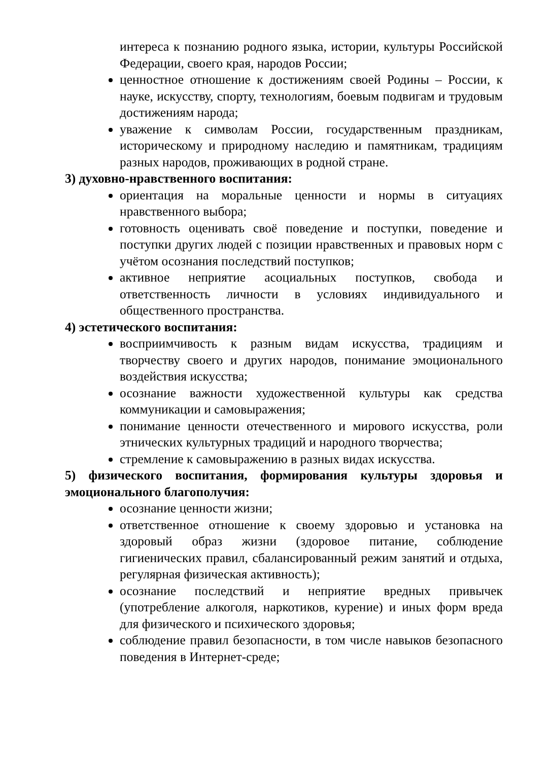интереса к познанию родного языка, истории, культуры Российской Федерации, своего края, народов России;
ценностное отношение к достижениям своей Родины – России, к науке, искусству, спорту, технологиям, боевым подвигам и трудовым достижениям народа;
уважение к символам России, государственным праздникам, историческому и природному наследию и памятникам, традициям разных народов, проживающих в родной стране.
3) духовно-нравственного воспитания:
ориентация на моральные ценности и нормы в ситуациях нравственного выбора;
готовность оценивать своё поведение и поступки, поведение и поступки других людей с позиции нравственных и правовых норм с учётом осознания последствий поступков;
активное неприятие асоциальных поступков, свобода и ответственность личности в условиях индивидуального и общественного пространства.
4) эстетического воспитания:
восприимчивость к разным видам искусства, традициям и творчеству своего и других народов, понимание эмоционального воздействия искусства;
осознание важности художественной культуры как средства коммуникации и самовыражения;
понимание ценности отечественного и мирового искусства, роли этнических культурных традиций и народного творчества;
стремление к самовыражению в разных видах искусства.
5) физического воспитания, формирования культуры здоровья и эмоционального благополучия:
осознание ценности жизни;
ответственное отношение к своему здоровью и установка на здоровый образ жизни (здоровое питание, соблюдение гигиенических правил, сбалансированный режим занятий и отдыха, регулярная физическая активность);
осознание последствий и неприятие вредных привычек (употребление алкоголя, наркотиков, курение) и иных форм вреда для физического и психического здоровья;
соблюдение правил безопасности, в том числе навыков безопасного поведения в Интернет-среде;